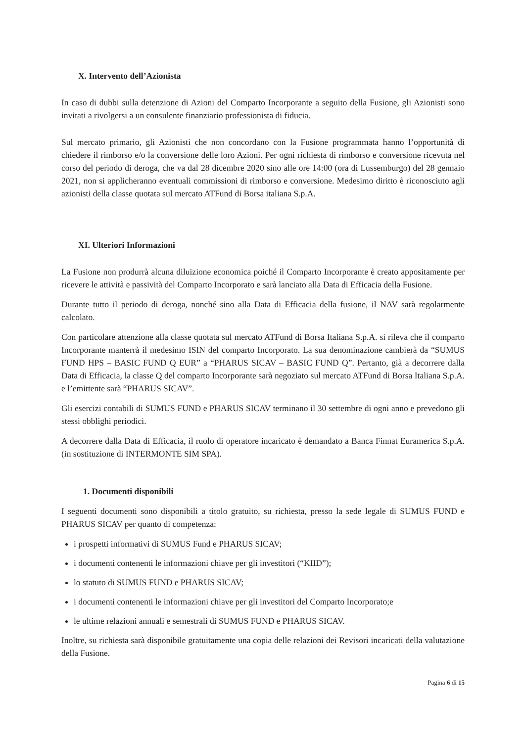X. Intervento dell’Azionista
In caso di dubbi sulla detenzione di Azioni del Comparto Incorporante a seguito della Fusione, gli Azionisti sono invitati a rivolgersi a un consulente finanziario professionista di fiducia.
Sul mercato primario, gli Azionisti che non concordano con la Fusione programmata hanno l’opportunità di chiedere il rimborso e/o la conversione delle loro Azioni. Per ogni richiesta di rimborso e conversione ricevuta nel corso del periodo di deroga, che va dal 28 dicembre 2020 sino alle ore 14:00 (ora di Lussemburgo) del 28 gennaio 2021, non si applicheranno eventuali commissioni di rimborso e conversione. Medesimo diritto è riconosciuto agli azionisti della classe quotata sul mercato ATFund di Borsa italiana S.p.A.
XI. Ulteriori Informazioni
La Fusione non produrrà alcuna diluizione economica poiché il Comparto Incorporante è creato appositamente per ricevere le attività e passività del Comparto Incorporato e sarà lanciato alla Data di Efficacia della Fusione.
Durante tutto il periodo di deroga, nonché sino alla Data di Efficacia della fusione, il NAV sarà regolarmente calcolato.
Con particolare attenzione alla classe quotata sul mercato ATFund di Borsa Italiana S.p.A. si rileva che il comparto Incorporante manterrà il medesimo ISIN del comparto Incorporato. La sua denominazione cambierà da “SUMUS FUND HPS – BASIC FUND Q EUR” a “PHARUS SICAV – BASIC FUND Q”. Pertanto, già a decorrere dalla Data di Efficacia, la classe Q del comparto Incorporante sarà negoziato sul mercato ATFund di Borsa Italiana S.p.A. e l’emittente sarà “PHARUS SICAV”.
Gli esercizi contabili di SUMUS FUND e PHARUS SICAV terminano il 30 settembre di ogni anno e prevedono gli stessi obblighi periodici.
A decorrere dalla Data di Efficacia, il ruolo di operatore incaricato è demandato a Banca Finnat Euramerica S.p.A. (in sostituzione di INTERMONTE SIM SPA).
1. Documenti disponibili
I seguenti documenti sono disponibili a titolo gratuito, su richiesta, presso la sede legale di SUMUS FUND e PHARUS SICAV per quanto di competenza:
i prospetti informativi di SUMUS Fund e PHARUS SICAV;
i documenti contenenti le informazioni chiave per gli investitori (“KIID”);
lo statuto di SUMUS FUND e PHARUS SICAV;
i documenti contenenti le informazioni chiave per gli investitori del Comparto Incorporato;e
le ultime relazioni annuali e semestrali di SUMUS FUND e PHARUS SICAV.
Inoltre, su richiesta sarà disponibile gratuitamente una copia delle relazioni dei Revisori incaricati della valutazione della Fusione.
Pagina 6 di 15